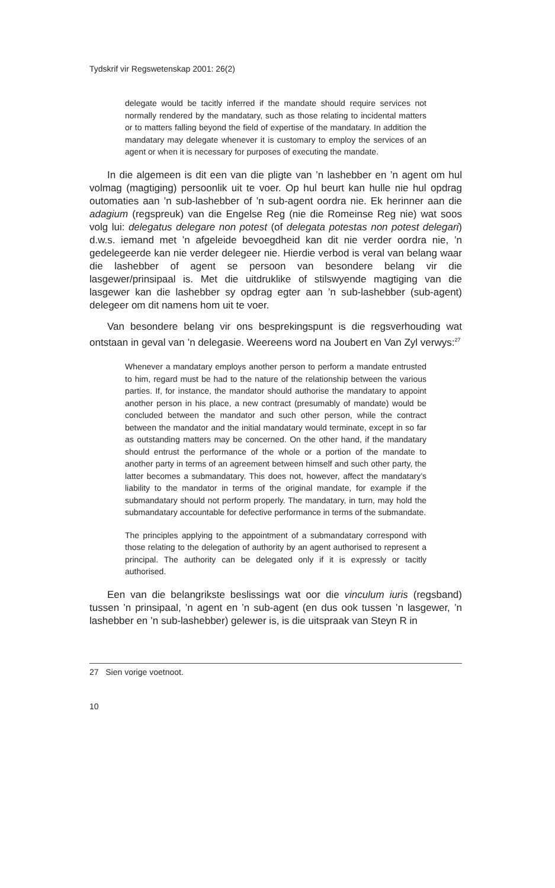Tydskrif vir Regswetenskap 2001: 26(2)
delegate would be tacitly inferred if the mandate should require services not normally rendered by the mandatary, such as those relating to incidental matters or to matters falling beyond the field of expertise of the mandatary. In addition the mandatary may delegate whenever it is customary to employ the services of an agent or when it is necessary for purposes of executing the mandate.
In die algemeen is dit een van die pligte van ’n lashebber en ’n agent om hul volmag (magtiging) persoonlik uit te voer. Op hul beurt kan hulle nie hul opdrag outomaties aan ’n sub-lashebber of ’n sub-agent oordra nie. Ek herinner aan die adagium (regspreuk) van die Engelse Reg (nie die Romeinse Reg nie) wat soos volg lui: delegatus delegare non potest (of delegata potestas non potest delegari) d.w.s. iemand met ’n afgeleide bevoegdheid kan dit nie verder oordra nie, ’n gedelegeerde kan nie verder delegeer nie. Hierdie verbod is veral van belang waar die lashebber of agent se persoon van besondere belang vir die lasgewer/prinsipaal is. Met die uitdruklike of stilswyende magtiging van die lasgewer kan die lashebber sy opdrag egter aan ’n sub-lashebber (sub-agent) delegeer om dit namens hom uit te voer.
Van besondere belang vir ons besprekingspunt is die regsverhouding wat ontstaan in geval van ’n delegasie. Weereens word na Joubert en Van Zyl verwys:<sup>27</sup>
Whenever a mandatary employs another person to perform a mandate entrusted to him, regard must be had to the nature of the relationship between the various parties. If, for instance, the mandator should authorise the mandatary to appoint another person in his place, a new contract (presumably of mandate) would be concluded between the mandator and such other person, while the contract between the mandator and the initial mandatary would terminate, except in so far as outstanding matters may be concerned. On the other hand, if the mandatary should entrust the performance of the whole or a portion of the mandate to another party in terms of an agreement between himself and such other party, the latter becomes a submandatary. This does not, however, affect the mandatary’s liability to the mandator in terms of the original mandate, for example if the submandatary should not perform properly. The mandatary, in turn, may hold the submandatary accountable for defective performance in terms of the submandate.
The principles applying to the appointment of a submandatary correspond with those relating to the delegation of authority by an agent authorised to represent a principal. The authority can be delegated only if it is expressly or tacitly authorised.
Een van die belangrikste beslissings wat oor die vinculum iuris (regsband) tussen ’n prinsipaal, ’n agent en ’n sub-agent (en dus ook tussen ’n lasgewer, ’n lashebber en ’n sub-lashebber) gelewer is, is die uitspraak van Steyn R in
27 Sien vorige voetnoot.
10